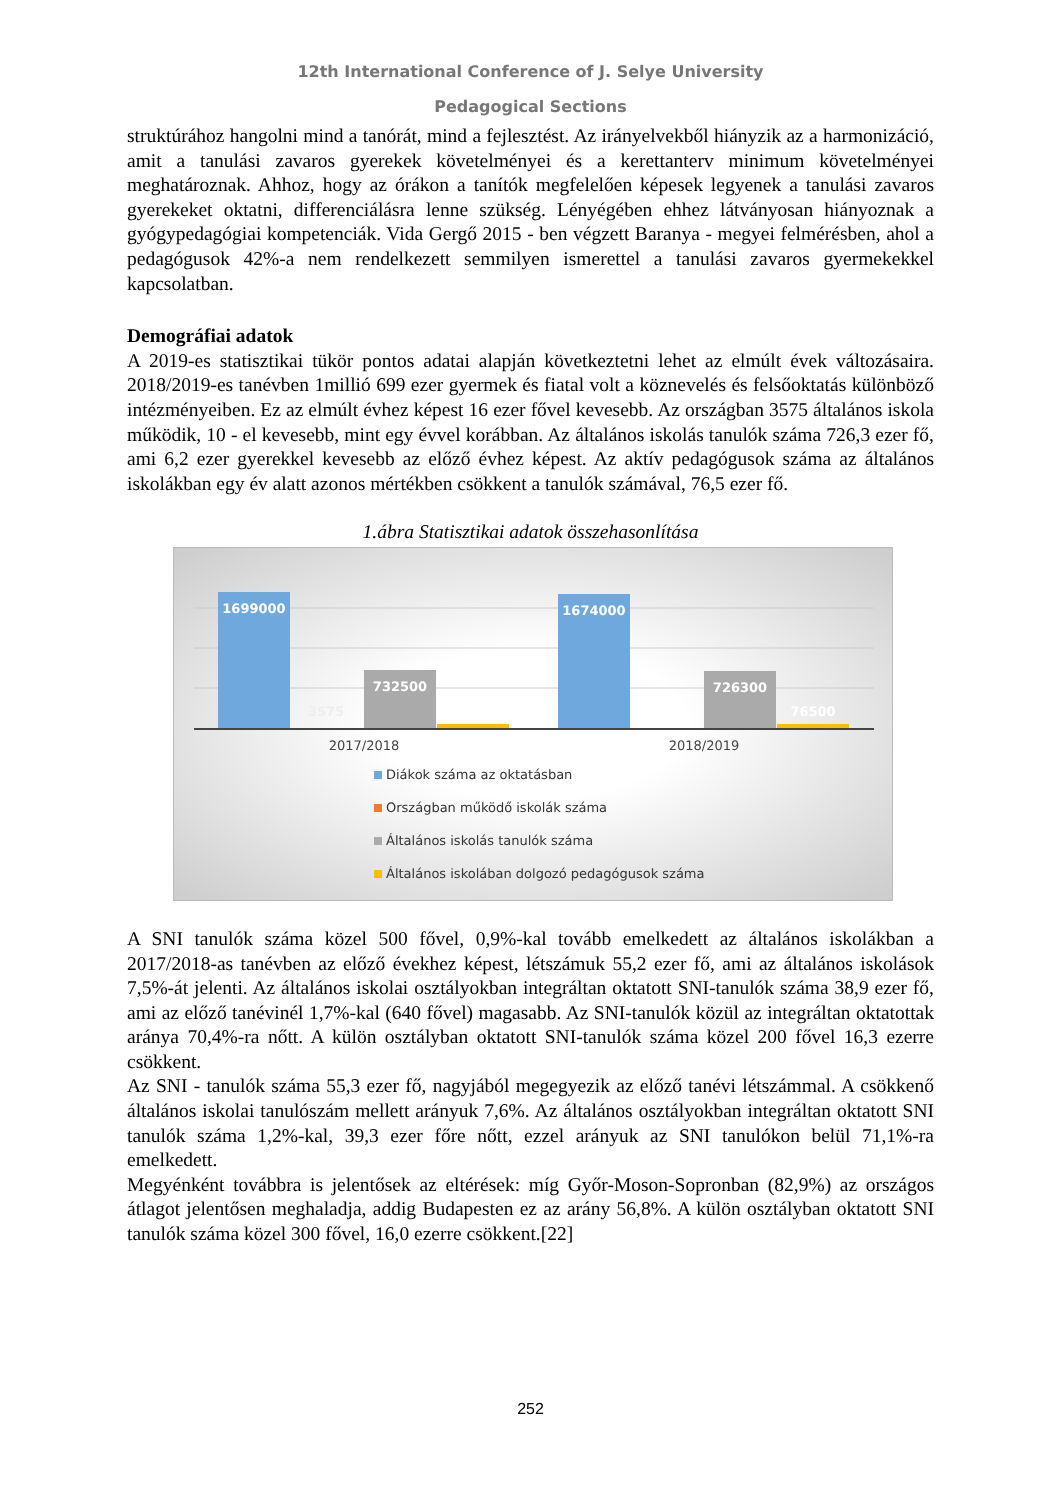12th International Conference of J. Selye University
Pedagogical Sections
struktúrához hangolni mind a tanórát, mind a fejlesztést. Az irányelvekből hiányzik az a harmonizáció, amit a tanulási zavaros gyerekek követelményei és a kerettanterv minimum követelményei meghatároznak. Ahhoz, hogy az órákon a tanítók megfelelően képesek legyenek a tanulási zavaros gyerekeket oktatni, differenciálásra lenne szükség. Lényégében ehhez látványosan hiányoznak a gyógypedagógiai kompetenciák. Vida Gergő 2015 - ben végzett Baranya - megyei felmérésben, ahol a pedagógusok 42%-a nem rendelkezett semmilyen ismerettel a tanulási zavaros gyermekekkel kapcsolatban.
Demográfiai adatok
A 2019-es statisztikai tükör pontos adatai alapján következtetni lehet az elmúlt évek változásaira. 2018/2019-es tanévben 1millió 699 ezer gyermek és fiatal volt a köznevelés és felsőoktatás különböző intézményeiben. Ez az elmúlt évhez képest 16 ezer fővel kevesebb. Az országban 3575 általános iskola működik, 10 - el kevesebb, mint egy évvel korábban. Az általános iskolás tanulók száma 726,3 ezer fő, ami 6,2 ezer gyerekkel kevesebb az előző évhez képest. Az aktív pedagógusok száma az általános iskolákban egy év alatt azonos mértékben csökkent a tanulók számával, 76,5 ezer fő.
1.ábra Statisztikai adatok összehasonlítása
1699000
3575
732500
1674000
726300
76500
2017/2018
2018/2019
Diákok száma az oktatásban
Országban működő iskolák száma
Általános iskolás tanulók száma
Általános iskolában dolgozó pedagógusok száma
A SNI tanulók száma közel 500 fővel, 0,9%-kal tovább emelkedett az általános iskolákban a 2017/2018-as tanévben az előző évekhez képest, létszámuk 55,2 ezer fő, ami az általános iskolások 7,5%-át jelenti. Az általános iskolai osztályokban integráltan oktatott SNI-tanulók száma 38,9 ezer fő, ami az előző tanévinél 1,7%-kal (640 fővel) magasabb. Az SNI-tanulók közül az integráltan oktatottak aránya 70,4%-ra nőtt. A külön osztályban oktatott SNI-tanulók száma közel 200 fővel 16,3 ezerre csökkent.
Az SNI - tanulók száma 55,3 ezer fő, nagyjából megegyezik az előző tanévi létszámmal. A csökkenő általános iskolai tanulószám mellett arányuk 7,6%. Az általános osztályokban integráltan oktatott SNI tanulók száma 1,2%-kal, 39,3 ezer főre nőtt, ezzel arányuk az SNI tanulókon belül 71,1%-ra emelkedett.
Megyénként továbbra is jelentősek az eltérések: míg Győr-Moson-Sopronban (82,9%) az országos átlagot jelentősen meghaladja, addig Budapesten ez az arány 56,8%. A külön osztályban oktatott SNI tanulók száma közel 300 fővel, 16,0 ezerre csökkent.[22]
252